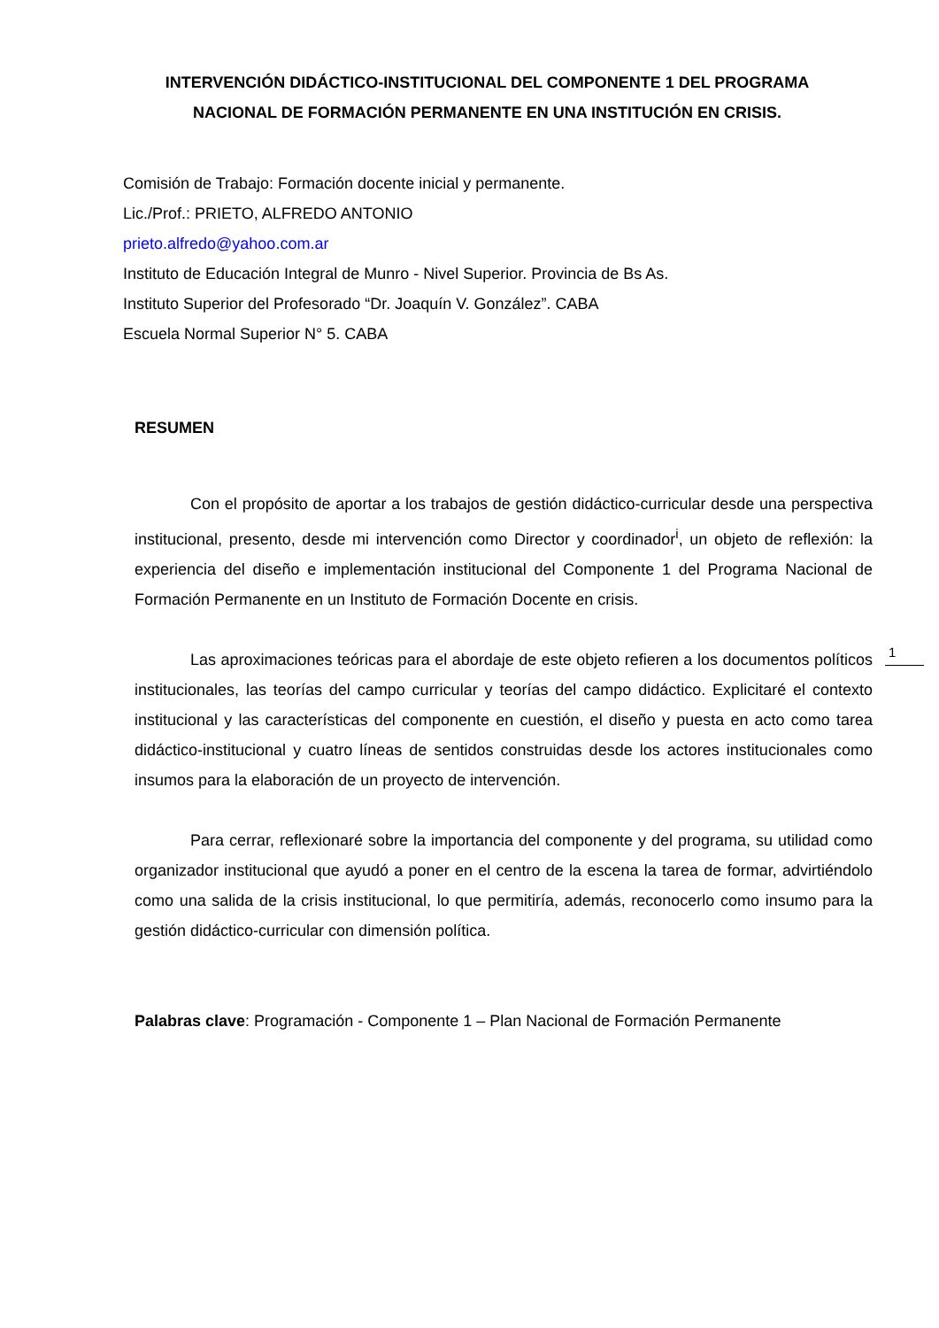INTERVENCIÓN DIDÁCTICO-INSTITUCIONAL DEL COMPONENTE 1 DEL PROGRAMA NACIONAL DE FORMACIÓN PERMANENTE EN UNA INSTITUCIÓN EN CRISIS.
Comisión de Trabajo: Formación docente inicial y permanente.
Lic./Prof.: PRIETO, ALFREDO ANTONIO
prieto.alfredo@yahoo.com.ar
Instituto de Educación Integral de Munro - Nivel Superior. Provincia de Bs As.
Instituto Superior del Profesorado “Dr. Joaquín V. González”. CABA
Escuela Normal Superior N° 5. CABA
RESUMEN
Con el propósito de aportar a los trabajos de gestión didáctico-curricular desde una perspectiva institucional, presento, desde mi intervención como Director y coordinador<sup>i</sup>, un objeto de reflexión: la experiencia del diseño e implementación institucional del Componente 1 del Programa Nacional de Formación Permanente en un Instituto de Formación Docente en crisis.
Las aproximaciones teóricas para el abordaje de este objeto refieren a los documentos políticos institucionales, las teorías del campo curricular y teorías del campo didáctico. Explicitaré el contexto institucional y las características del componente en cuestión, el diseño y puesta en acto como tarea didáctico-institucional y cuatro líneas de sentidos construidas desde los actores institucionales como insumos para la elaboración de un proyecto de intervención.
Para cerrar, reflexionaré sobre la importancia del componente y del programa, su utilidad como organizador institucional que ayudó a poner en el centro de la escena la tarea de formar, advirtiéndolo como una salida de la crisis institucional, lo que permitiría, además, reconocerlo como insumo para la gestión didáctico-curricular con dimensión política.
Palabras clave: Programación - Componente 1 – Plan Nacional de Formación Permanente
1